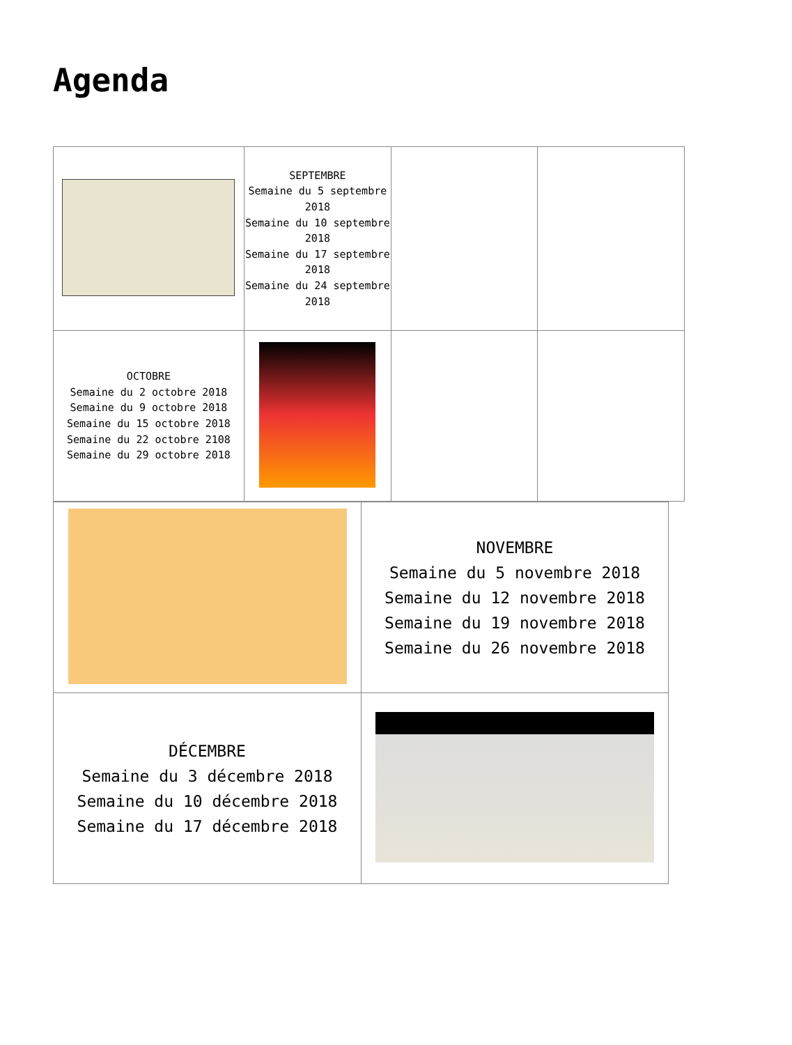Agenda
| | SEPTEMBRE Semaine du 5 septembre 2018 Semaine du 10 septembre 2018 Semaine du 17 septembre 2018 Semaine du 24 septembre 2018 | | |
| OCTOBRE Semaine du 2 octobre 2018 Semaine du 9 octobre 2018 Semaine du 15 octobre 2018 Semaine du 22 octobre 2108 Semaine du 29 octobre 2018 | | | |
| | NOVEMBRE Semaine du 5 novembre 2018 Semaine du 12 novembre 2018 Semaine du 19 novembre 2018 Semaine du 26 novembre 2018 |
| DÉCEMBRE Semaine du 3 décembre 2018 Semaine du 10 décembre 2018 Semaine du 17 décembre 2018 | |